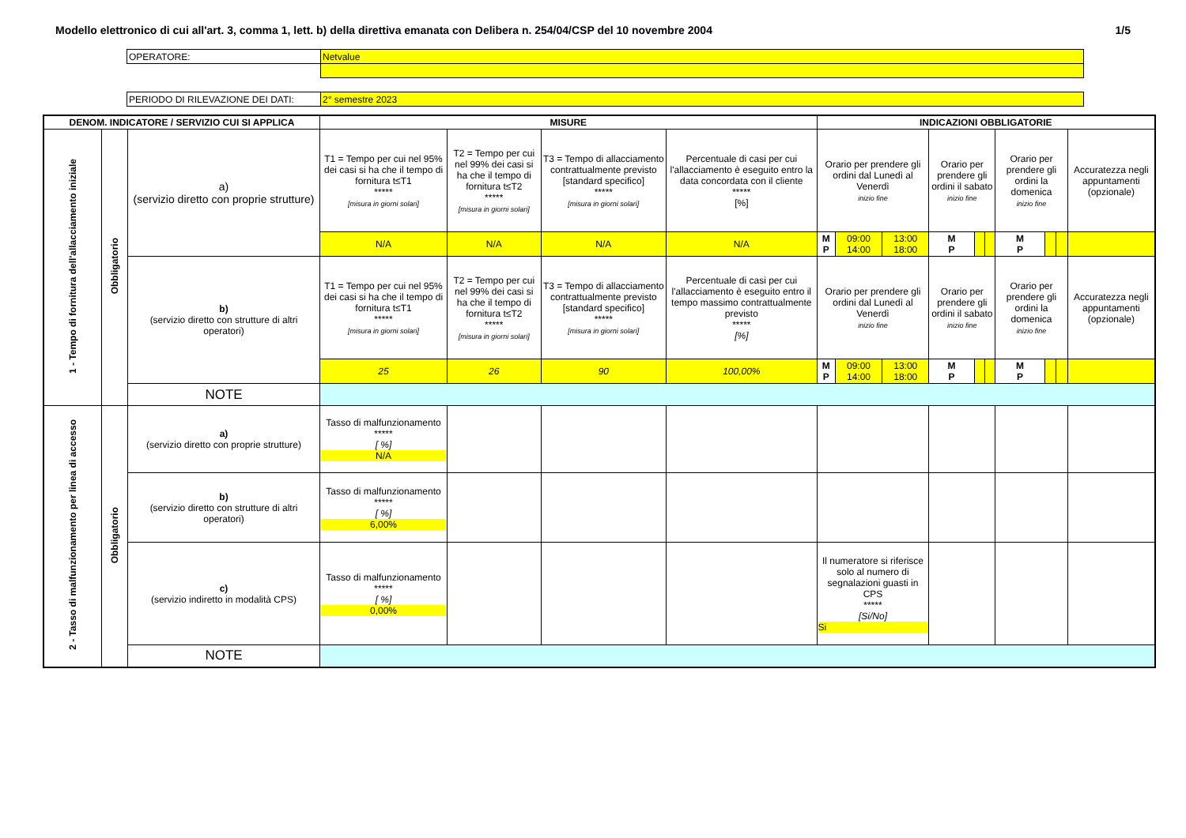Modello elettronico di cui all'art. 3, comma 1, lett. b) della direttiva emanata con Delibera n. 254/04/CSP del 10 novembre 2004 1/5
| OPERATORE: | Netvalue |
| PERIODO DI RILEVAZIONE DEI DATI: | 2° semestre 2023 |
| DENOM. INDICATORE / SERVIZIO CUI SI APPLICA | | | MISURE | | | | INDICAZIONI OBBLIGATORIE | | | | | | | | | |
| 1 - Tempo di fornitura dell'allacciamento iniziale | Obbligatorio | a) (servizio diretto con proprie strutture) | T1 = Tempo per cui nel 95% dei casi si ha che il tempo di fornitura t≤T1 ***** [misura in giorni solari] | T2 = Tempo per cui nel 99% dei casi si ha che il tempo di fornitura t≤T2 ***** [misura in giorni solari] | T3 = Tempo di allacciamento contrattualmente previsto [standard specifico] ***** [misura in giorni solari] | Percentuale di casi per cui l'allacciamento è eseguito entro la data concordata con il cliente ***** [%] | Orario per prendere gli ordini dal Lunedì al Venerdì inizio fine | | | Orario per prendere gli ordini il sabato inizio fine | | | Orario per prendere gli ordini la domenica inizio fine | | | Accuratezza negli appuntamenti (opzionale) |
| | | | N/A | N/A | N/A | N/A | M P | 09:00 14:00 | 13:00 18:00 | M P | | | M P | | | |
| | | b) (servizio diretto con strutture di altri operatori) | T1 = Tempo per cui nel 95% dei casi si ha che il tempo di fornitura t≤T1 ***** [misura in giorni solari] | T2 = Tempo per cui nel 99% dei casi si ha che il tempo di fornitura t≤T2 ***** [misura in giorni solari] | T3 = Tempo di allacciamento contrattualmente previsto [standard specifico] ***** [misura in giorni solari] | Percentuale di casi per cui l'allacciamento è eseguito entro il tempo massimo contrattualmente previsto ***** [%] | Orario per prendere gli ordini dal Lunedì al Venerdì inizio fine | | | Orario per prendere gli ordini il sabato inizio fine | | | Orario per prendere gli ordini la domenica inizio fine | | | Accuratezza negli appuntamenti (opzionale) |
| | | | 25 | 26 | 90 | 100,00% | M P | 09:00 14:00 | 13:00 18:00 | M P | | | M P | | | |
| | | NOTE | | | | | | | | | | | | | | |
| 2 - Tasso di malfunzionamento per linea di accesso | Obbligatorio | a) (servizio diretto con proprie strutture) | Tasso di malfunzionamento ***** [ %] N/A | | | | | | | | | | | | | |
| | | b) (servizio diretto con strutture di altri operatori) | Tasso di malfunzionamento ***** [ %] 6,00% | | | | | | | | | | | | | |
| | | c) (servizio indiretto in modalità CPS) | Tasso di malfunzionamento ***** [ %] 0,00% | | | | Il numeratore si riferisce solo al numero di segnalazioni guasti in CPS ***** [Si/No] Si | | | | | | | | | |
| | | NOTE | | | | | | | | | | | | | | |